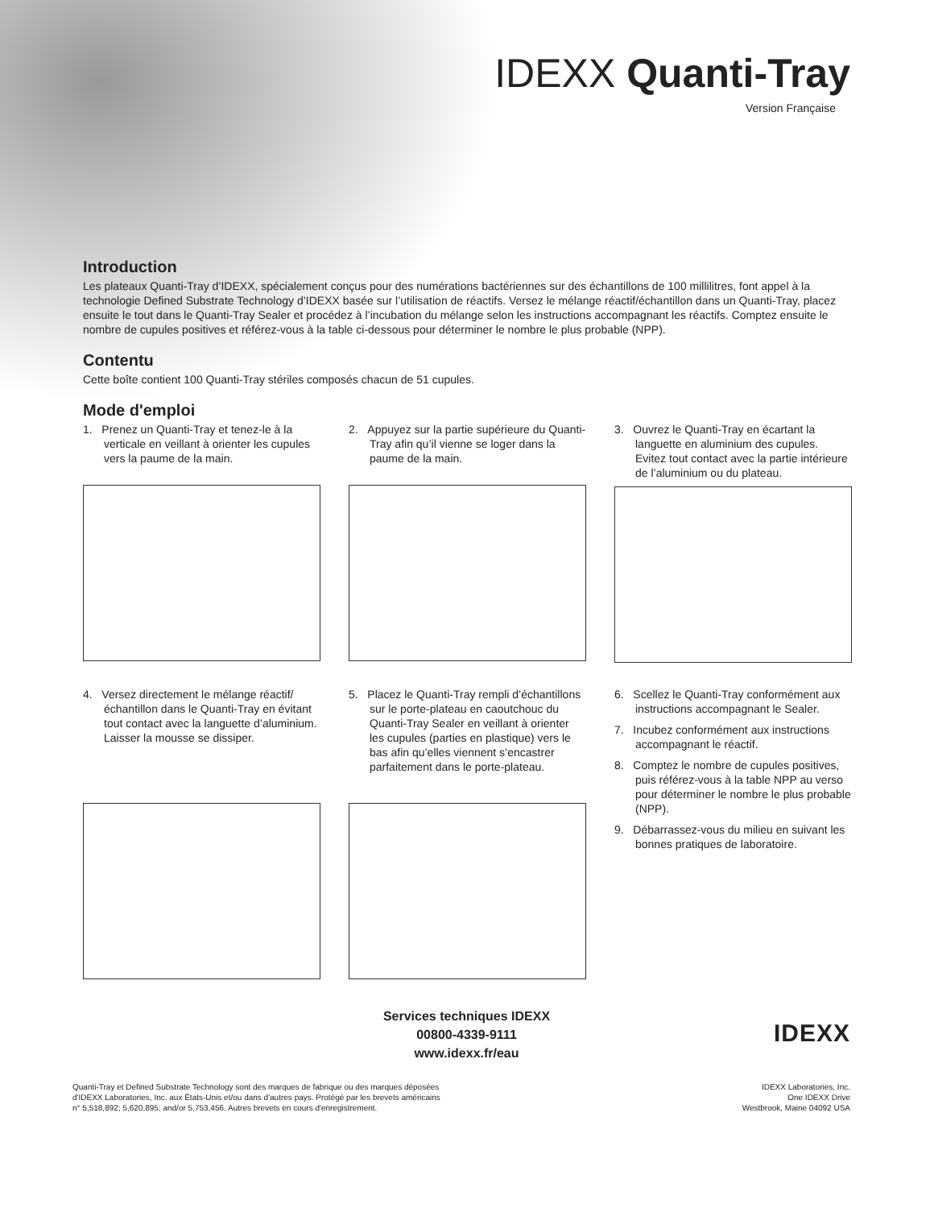IDEXX Quanti-Tray
Version Française
Introduction
Les plateaux Quanti-Tray d’IDEXX, spécialement conçus pour des numérations bactériennes sur des échantillons de 100 millilitres, font appel à la technologie Defined Substrate Technology d’IDEXX basée sur l’utilisation de réactifs. Versez le mélange réactif/échantillon dans un Quanti-Tray, placez ensuite le tout dans le Quanti-Tray Sealer et procédez à l’incubation du mélange selon les instructions accompagnant les réactifs. Comptez ensuite le nombre de cupules positives et référez-vous à la table ci-dessous pour déterminer le nombre le plus probable (NPP).
Contentu
Cette boîte contient 100 Quanti-Tray stériles composés chacun de 51 cupules.
Mode d'emploi
1. Prenez un Quanti-Tray et tenez-le à la verticale en veillant à orienter les cupules vers la paume de la main.
2. Appuyez sur la partie supérieure du Quanti-Tray afin qu’il vienne se loger dans la paume de la main.
3. Ouvrez le Quanti-Tray en écartant la languette en aluminium des cupules. Evitez tout contact avec la partie intérieure de l’aluminium ou du plateau.
4. Versez directement le mélange réactif/échantillon dans le Quanti-Tray en évitant tout contact avec la languette d’aluminium. Laisser la mousse se dissiper.
5. Placez le Quanti-Tray rempli d’échantillons sur le porte-plateau en caoutchouc du Quanti-Tray Sealer en veillant à orienter les cupules (parties en plastique) vers le bas afin qu’elles viennent s’encastrer parfaitement dans le porte-plateau.
6. Scellez le Quanti-Tray conformément aux instructions accompagnant le Sealer.
7. Incubez conformément aux instructions accompagnant le réactif.
8. Comptez le nombre de cupules positives, puis référez-vous à la table NPP au verso pour déterminer le nombre le plus probable (NPP).
9. Débarrassez-vous du milieu en suivant les bonnes pratiques de laboratoire.
Services techniques IDEXX
00800-4339-9111
www.idexx.fr/eau
IDEXX
Quanti-Tray et Defined Substrate Technology sont des marques de fabrique ou des marques déposées
d'IDEXX Laboratories, Inc. aux États-Unis et/ou dans d'autres pays. Protégé par les brevets américains
n° 5,518,892; 5,620,895; and/or 5,753,456. Autres brevets en cours d'enregistrement.
IDEXX Laboratories, Inc.
One IDEXX Drive
Westbrook, Maine 04092 USA